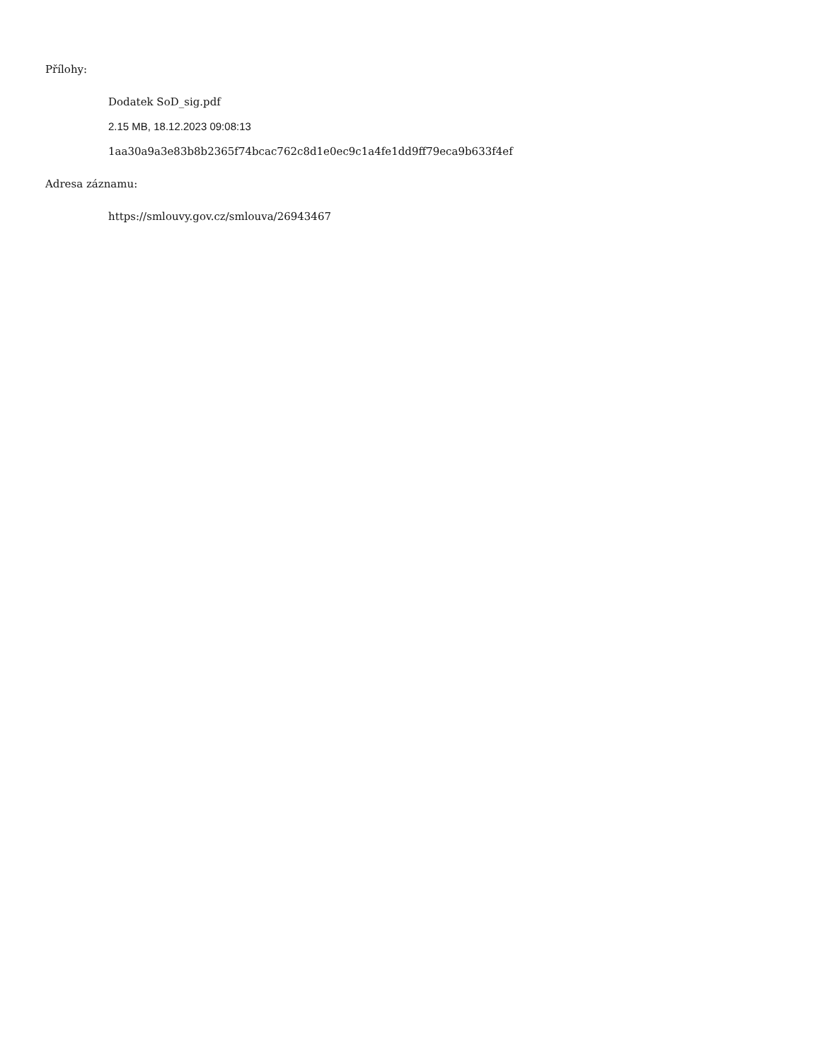Přílohy:
Dodatek SoD_sig.pdf
2.15 MB, 18.12.2023 09:08:13
1aa30a9a3e83b8b2365f74bcac762c8d1e0ec9c1a4fe1dd9ff79eca9b633f4ef
Adresa záznamu:
https://smlouvy.gov.cz/smlouva/26943467